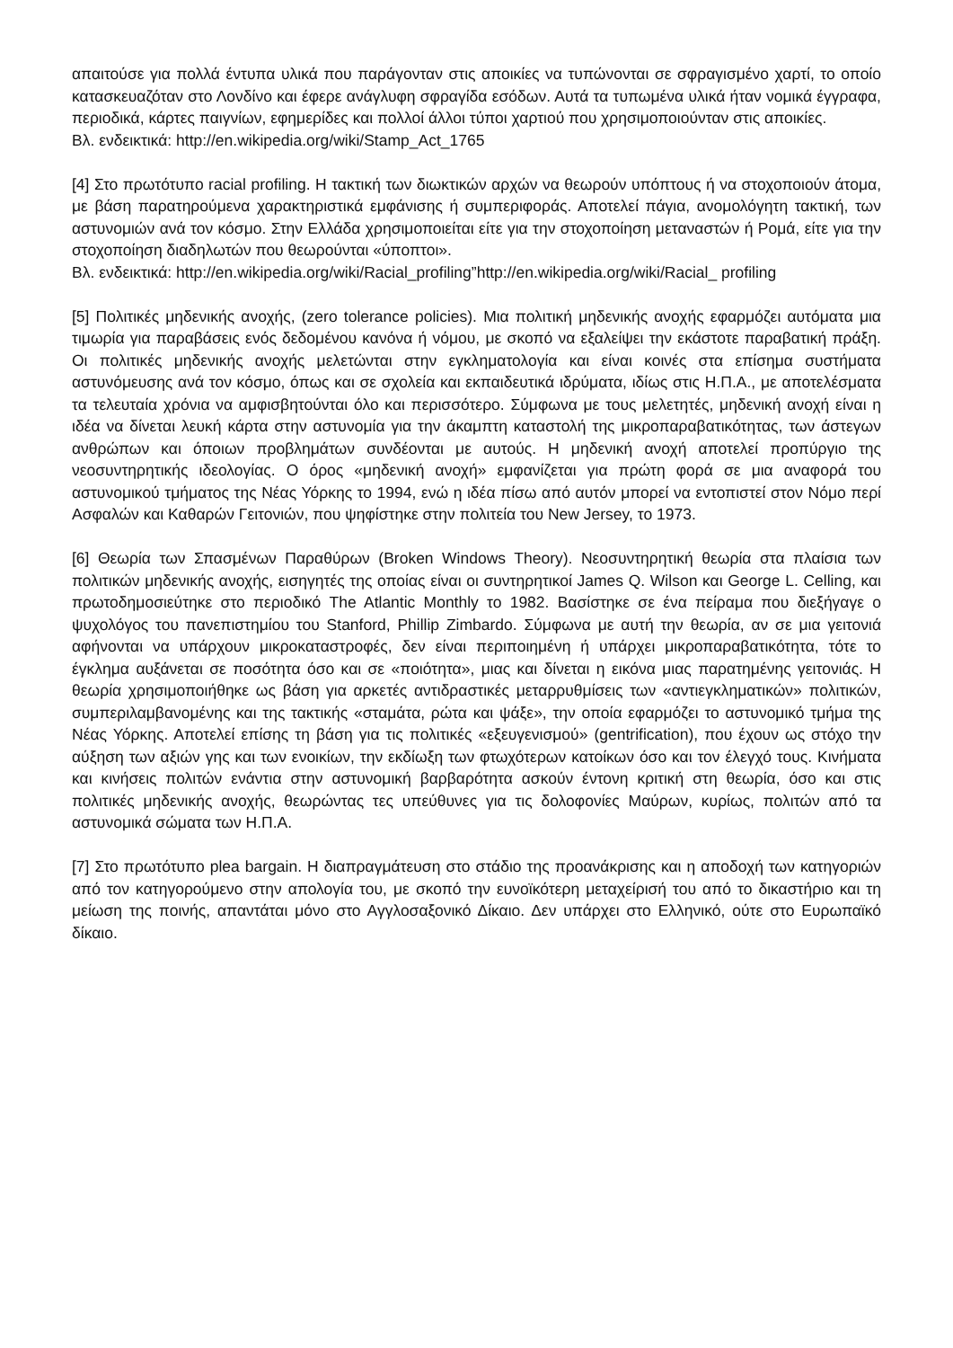απαιτούσε για πολλά έντυπα υλικά που παράγονταν στις αποικίες να τυπώνονται σε σφραγισμένο χαρτί, το οποίο κατασκευαζόταν στο Λονδίνο και έφερε ανάγλυφη σφραγίδα εσόδων. Αυτά τα τυπωμένα υλικά ήταν νομικά έγγραφα, περιοδικά, κάρτες παιγνίων, εφημερίδες και πολλοί άλλοι τύποι χαρτιού που χρησιμοποιούνταν στις αποικίες.
Βλ. ενδεικτικά: http://en.wikipedia.org/wiki/Stamp_Act_1765
[4] Στο πρωτότυπο racial profiling. Η τακτική των διωκτικών αρχών να θεωρούν υπόπτους ή να στοχοποιούν άτομα, με βάση παρατηρούμενα χαρακτηριστικά εμφάνισης ή συμπεριφοράς. Αποτελεί πάγια, ανομολόγητη τακτική, των αστυνομιών ανά τον κόσμο. Στην Ελλάδα χρησιμοποιείται είτε για την στοχοποίηση μεταναστών ή Ρομά, είτε για την στοχοποίηση διαδηλωτών που θεωρούνται «ύποπτοι».
Βλ. ενδεικτικά: http://en.wikipedia.org/wiki/Racial_profiling”http://en.wikipedia.org/wiki/Racial_ profiling
[5] Πολιτικές μηδενικής ανοχής, (zero tolerance policies). Μια πολιτική μηδενικής ανοχής εφαρμόζει αυτόματα μια τιμωρία για παραβάσεις ενός δεδομένου κανόνα ή νόμου, με σκοπό να εξαλείψει την εκάστοτε παραβατική πράξη. Οι πολιτικές μηδενικής ανοχής μελετώνται στην εγκληματολογία και είναι κοινές στα επίσημα συστήματα αστυνόμευσης ανά τον κόσμο, όπως και σε σχολεία και εκπαιδευτικά ιδρύματα, ιδίως στις Η.Π.Α., με αποτελέσματα τα τελευταία χρόνια να αμφισβητούνται όλο και περισσότερο. Σύμφωνα με τους μελετητές, μηδενική ανοχή είναι η ιδέα να δίνεται λευκή κάρτα στην αστυνομία για την άκαμπτη καταστολή της μικροπαραβατικότητας, των άστεγων ανθρώπων και όποιων προβλημάτων συνδέονται με αυτούς. Η μηδενική ανοχή αποτελεί προπύργιο της νεοσυντηρητικής ιδεολογίας. Ο όρος «μηδενική ανοχή» εμφανίζεται για πρώτη φορά σε μια αναφορά του αστυνομικού τμήματος της Νέας Υόρκης το 1994, ενώ η ιδέα πίσω από αυτόν μπορεί να εντοπιστεί στον Νόμο περί Ασφαλών και Καθαρών Γειτονιών, που ψηφίστηκε στην πολιτεία του New Jersey, το 1973.
[6] Θεωρία των Σπασμένων Παραθύρων (Broken Windows Theory). Νεοσυντηρητική θεωρία στα πλαίσια των πολιτικών μηδενικής ανοχής, εισηγητές της οποίας είναι οι συντηρητικοί James Q. Wilson και George L. Celling, και πρωτοδημοσιεύτηκε στο περιοδικό The Atlantic Monthly το 1982. Βασίστηκε σε ένα πείραμα που διεξήγαγε ο ψυχολόγος του πανεπιστημίου του Stanford, Phillip Zimbardo. Σύμφωνα με αυτή την θεωρία, αν σε μια γειτονιά αφήνονται να υπάρχουν μικροκαταστροφές, δεν είναι περιποιημένη ή υπάρχει μικροπαραβατικότητα, τότε το έγκλημα αυξάνεται σε ποσότητα όσο και σε «ποιότητα», μιας και δίνεται η εικόνα μιας παρατημένης γειτονιάς. Η θεωρία χρησιμοποιήθηκε ως βάση για αρκετές αντιδραστικές μεταρρυθμίσεις των «αντιεγκληματικών» πολιτικών, συμπεριλαμβανομένης και της τακτικής «σταμάτα, ρώτα και ψάξε», την οποία εφαρμόζει το αστυνομικό τμήμα της Νέας Υόρκης. Αποτελεί επίσης τη βάση για τις πολιτικές «εξευγενισμού» (gentrification), που έχουν ως στόχο την αύξηση των αξιών γης και των ενοικίων, την εκδίωξη των φτωχότερων κατοίκων όσο και τον έλεγχό τους. Κινήματα και κινήσεις πολιτών ενάντια στην αστυνομική βαρβαρότητα ασκούν έντονη κριτική στη θεωρία, όσο και στις πολιτικές μηδενικής ανοχής, θεωρώντας τες υπεύθυνες για τις δολοφονίες Μαύρων, κυρίως, πολιτών από τα αστυνομικά σώματα των Η.Π.Α.
[7] Στο πρωτότυπο plea bargain. Η διαπραγμάτευση στο στάδιο της προανάκρισης και η αποδοχή των κατηγοριών από τον κατηγορούμενο στην απολογία του, με σκοπό την ευνοϊκότερη μεταχείρισή του από το δικαστήριο και τη μείωση της ποινής, απαντάται μόνο στο Αγγλοσαξονικό Δίκαιο. Δεν υπάρχει στο Ελληνικό, ούτε στο Ευρωπαϊκό δίκαιο.